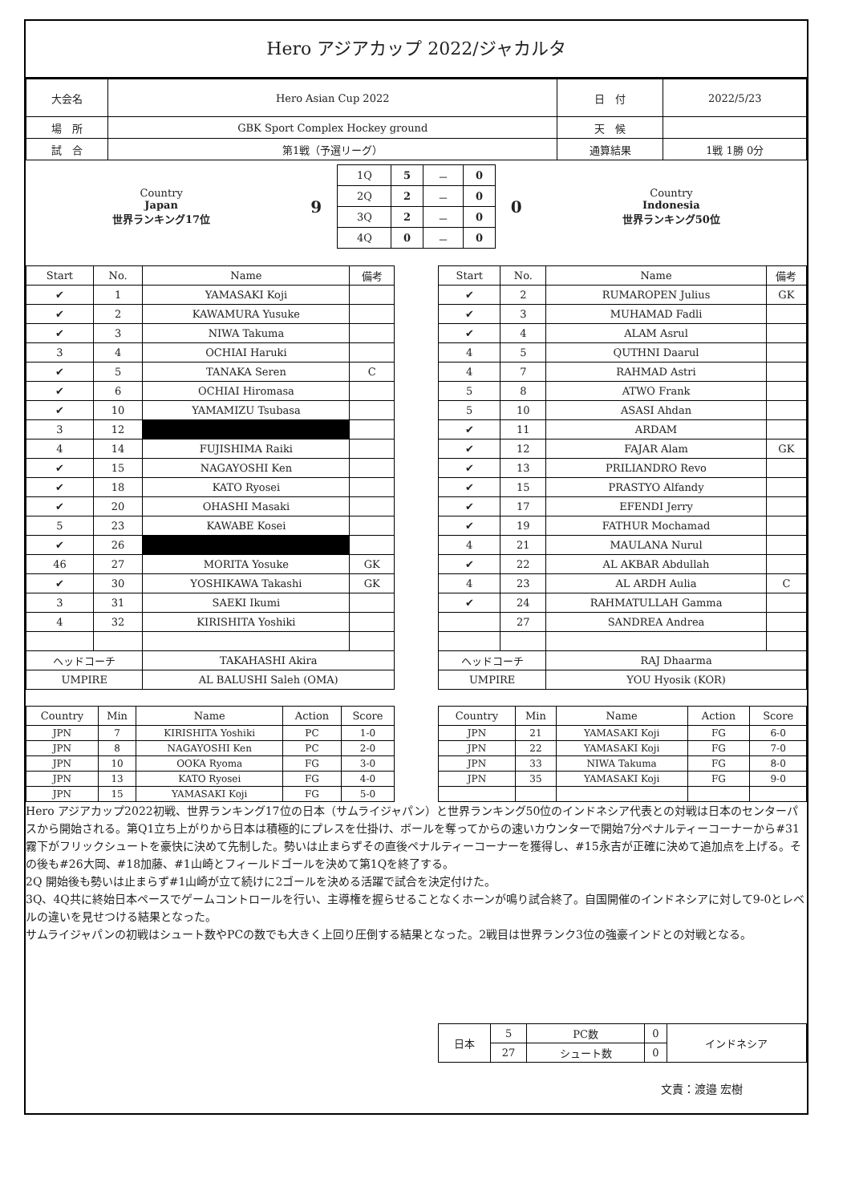Hero アジアカップ 2022/ジャカルタ
| 大会名 | Hero Asian Cup 2022 | 日 付 | 2022/5/23 |
| 場 所 | GBK Sport Complex Hockey ground | 天 候 | |
| 試 合 | 第1戦（予選リーグ） | 通算結果 | 1戦 1勝 0分 |
| Country Japan 世界ランキング17位 | 9 | / 1Q / 5 / － / 0 / / 2Q / 2 / － / 0 / / 3Q / 2 / － / 0 / / 4Q / 0 / － / 0 / | 0 | Country Indonesia 世界ランキング50位 |
| Start | No. | Name | 備考 |
| --- | --- | --- | --- |
| ✔ | 1 | YAMASAKI Koji | |
| ✔ | 2 | KAWAMURA Yusuke | |
| ✔ | 3 | NIWA Takuma | |
| 3 | 4 | OCHIAI Haruki | |
| ✔ | 5 | TANAKA Seren | C |
| ✔ | 6 | OCHIAI Hiromasa | |
| ✔ | 10 | YAMAMIZU Tsubasa | |
| 3 | 12 | | |
| 4 | 14 | FUJISHIMA Raiki | |
| ✔ | 15 | NAGAYOSHI Ken | |
| ✔ | 18 | KATO Ryosei | |
| ✔ | 20 | OHASHI Masaki | |
| 5 | 23 | KAWABE Kosei | |
| ✔ | 26 | | |
| 46 | 27 | MORITA Yosuke | GK |
| ✔ | 30 | YOSHIKAWA Takashi | GK |
| 3 | 31 | SAEKI Ikumi | |
| 4 | 32 | KIRISHITA Yoshiki | |
| ヘッドコーチ | | TAKAHASHI Akira | |
| UMPIRE | | AL BALUSHI Saleh (OMA) | |
| Start | No. | Name | 備考 |
| --- | --- | --- | --- |
| ✔ | 2 | RUMAROPEN Julius | GK |
| ✔ | 3 | MUHAMAD Fadli | |
| ✔ | 4 | ALAM Asrul | |
| 4 | 5 | QUTHNI Daarul | |
| 4 | 7 | RAHMAD Astri | |
| 5 | 8 | ATWO Frank | |
| 5 | 10 | ASASI Ahdan | |
| ✔ | 11 | ARDAM | |
| ✔ | 12 | FAJAR Alam | GK |
| ✔ | 13 | PRILIANDRO Revo | |
| ✔ | 15 | PRASTYO Alfandy | |
| ✔ | 17 | EFENDI Jerry | |
| ✔ | 19 | FATHUR Mochamad | |
| 4 | 21 | MAULANA Nurul | |
| ✔ | 22 | AL AKBAR Abdullah | |
| 4 | 23 | AL ARDH Aulia | C |
| ✔ | 24 | RAHMATULLAH Gamma | |
| | 27 | SANDREA Andrea | |
| ヘッドコーチ | | RAJ Dhaarma | |
| UMPIRE | | YOU Hyosik (KOR) | |
| Country | Min | Name | Action | Score |
| --- | --- | --- | --- | --- |
| JPN | 7 | KIRISHITA Yoshiki | PC | 1-0 |
| JPN | 8 | NAGAYOSHI Ken | PC | 2-0 |
| JPN | 10 | OOKA Ryoma | FG | 3-0 |
| JPN | 13 | KATO Ryosei | FG | 4-0 |
| JPN | 15 | YAMASAKI Koji | FG | 5-0 |
| Country | Min | Name | Action | Score |
| --- | --- | --- | --- | --- |
| JPN | 21 | YAMASAKI Koji | FG | 6-0 |
| JPN | 22 | YAMASAKI Koji | FG | 7-0 |
| JPN | 33 | NIWA Takuma | FG | 8-0 |
| JPN | 35 | YAMASAKI Koji | FG | 9-0 |
Hero アジアカップ2022初戦、世界ランキング17位の日本（サムライジャパン）と世界ランキング50位のインドネシア代表との対戦は日本のセンターパスから開始される。第Q1立ち上がりから日本は積極的にプレスを仕掛け、ボールを奪ってからの速いカウンターで開始7分ペナルティーコーナーから#31霧下がフリックシュートを豪快に決めて先制した。勢いは止まらずその直後ペナルティーコーナーを獲得し、#15永吉が正確に決めて追加点を上げる。その後も#26大岡、#18加藤、#1山崎とフィールドゴールを決めて第1Qを終了する。
2Q 開始後も勢いは止まらず#1山崎が立て続けに2ゴールを決める活躍で試合を決定付けた。
3Q、4Q共に終始日本ペースでゲームコントロールを行い、主導権を握らせることなくホーンが鳴り試合終了。自国開催のインドネシアに対して9-0とレベルの違いを見せつける結果となった。
サムライジャパンの初戦はシュート数やPCの数でも大きく上回り圧倒する結果となった。2戦目は世界ランク3位の強豪インドとの対戦となる。
| 日本 | 5 | PC数 | 0 | インドネシア |
| | 27 | シュート数 | 0 | |
文責：渡邉 宏樹